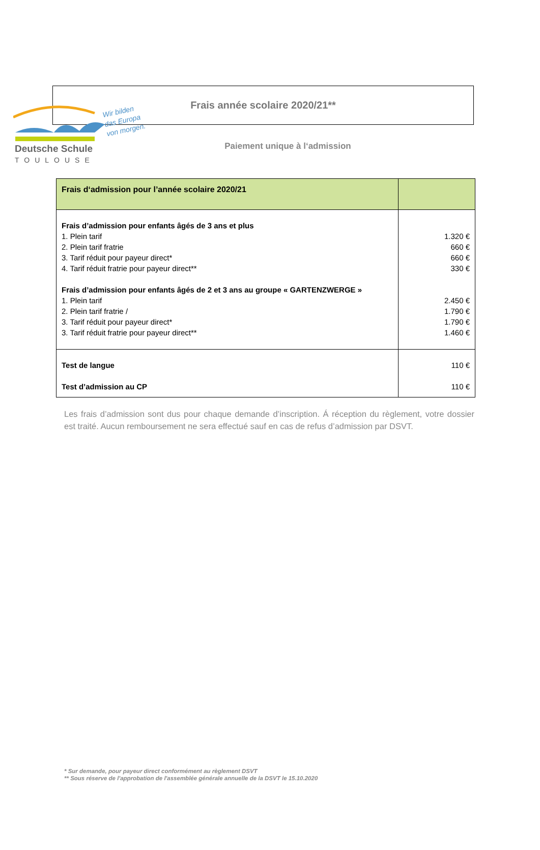Deutsche Schule
TOULOUSE
Wir bilden
das Europa
von morgen.
Frais année scolaire 2020/21**
Paiement unique à l‘admission
| Frais d‘admission pour l’année scolaire 2020/21 | |
| Frais d’admission pour enfants âgés de 3 ans et plus 1. Plein tarif 2. Plein tarif fratrie 3. Tarif réduit pour payeur direct* 4. Tarif réduit fratrie pour payeur direct** Frais d’admission pour enfants âgés de 2 et 3 ans au groupe « GARTENZWERGE » 1. Plein tarif 2. Plein tarif fratrie / 3. Tarif réduit pour payeur direct* 3. Tarif réduit fratrie pour payeur direct** | 1.320 € 660 € 660 € 330 € 2.450 € 1.790 € 1.790 € 1.460 € |
| Test de langue Test d’admission au CP | 110 € 110 € |
Les frais d’admission sont dus pour chaque demande d’inscription. Á réception du règlement, votre dossier est traité. Aucun remboursement ne sera effectué sauf en cas de refus d’admission par DSVT.
* Sur demande, pour payeur direct conformément au règlement DSVT
** Sous réserve de l'approbation de l'assemblée générale annuelle de la DSVT le 15.10.2020